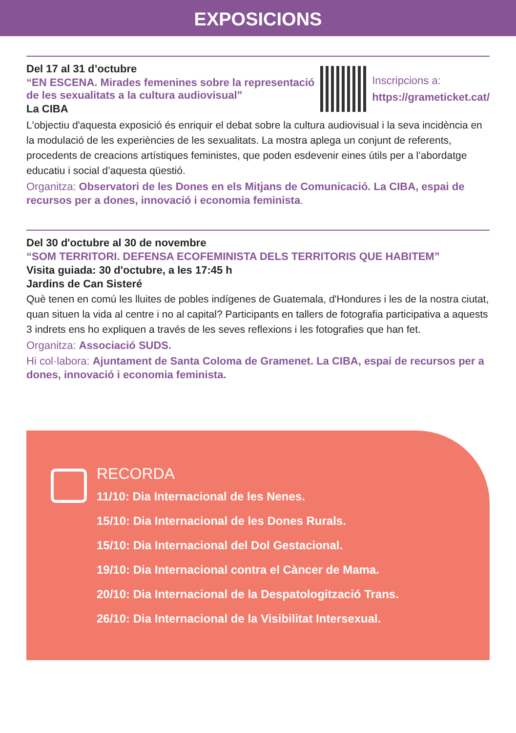EXPOSICIONS
Del 17 al 31 d’octubre
“EN ESCENA. Mirades femenines sobre la representació
de les sexualitats a la cultura audiovisual”
La CIBA
Inscripcions a:
https://grameticket.cat/
L'objectiu d'aquesta exposició és enriquir el debat sobre la cultura audiovisual i la seva incidència en la modulació de les experiències de les sexualitats. La mostra aplega un conjunt de referents, procedents de creacions artístiques feministes, que poden esdevenir eines útils per a l’abordatge educatiu i social d’aquesta qüestió.
Organitza: Observatori de les Dones en els Mitjans de Comunicació. La CIBA, espai de recursos per a dones, innovació i economia feminista.
Del 30 d'octubre al 30 de novembre
“SOM TERRITORI. DEFENSA ECOFEMINISTA DELS TERRITORIS QUE HABITEM”
Visita guiada: 30 d'octubre, a les 17:45 h
Jardins de Can Sisteré
Què tenen en comú les lluites de pobles indígenes de Guatemala, d'Hondures i les de la nostra ciutat, quan situen la vida al centre i no al capital? Participants en tallers de fotografia participativa a aquests 3 indrets ens ho expliquen a través de les seves reflexions i les fotografies que han fet.
Organitza: Associació SUDS.
Hi col·labora: Ajuntament de Santa Coloma de Gramenet. La CIBA, espai de recursos per a dones, innovació i economia feminista.
RECORDA
11/10: Dia Internacional de les Nenes.
15/10: Dia Internacional de les Dones Rurals.
15/10: Dia Internacional del Dol Gestacional.
19/10: Dia Internacional contra el Càncer de Mama.
20/10: Dia Internacional de la Despatologització Trans.
26/10: Dia Internacional de la Visibilitat Intersexual.